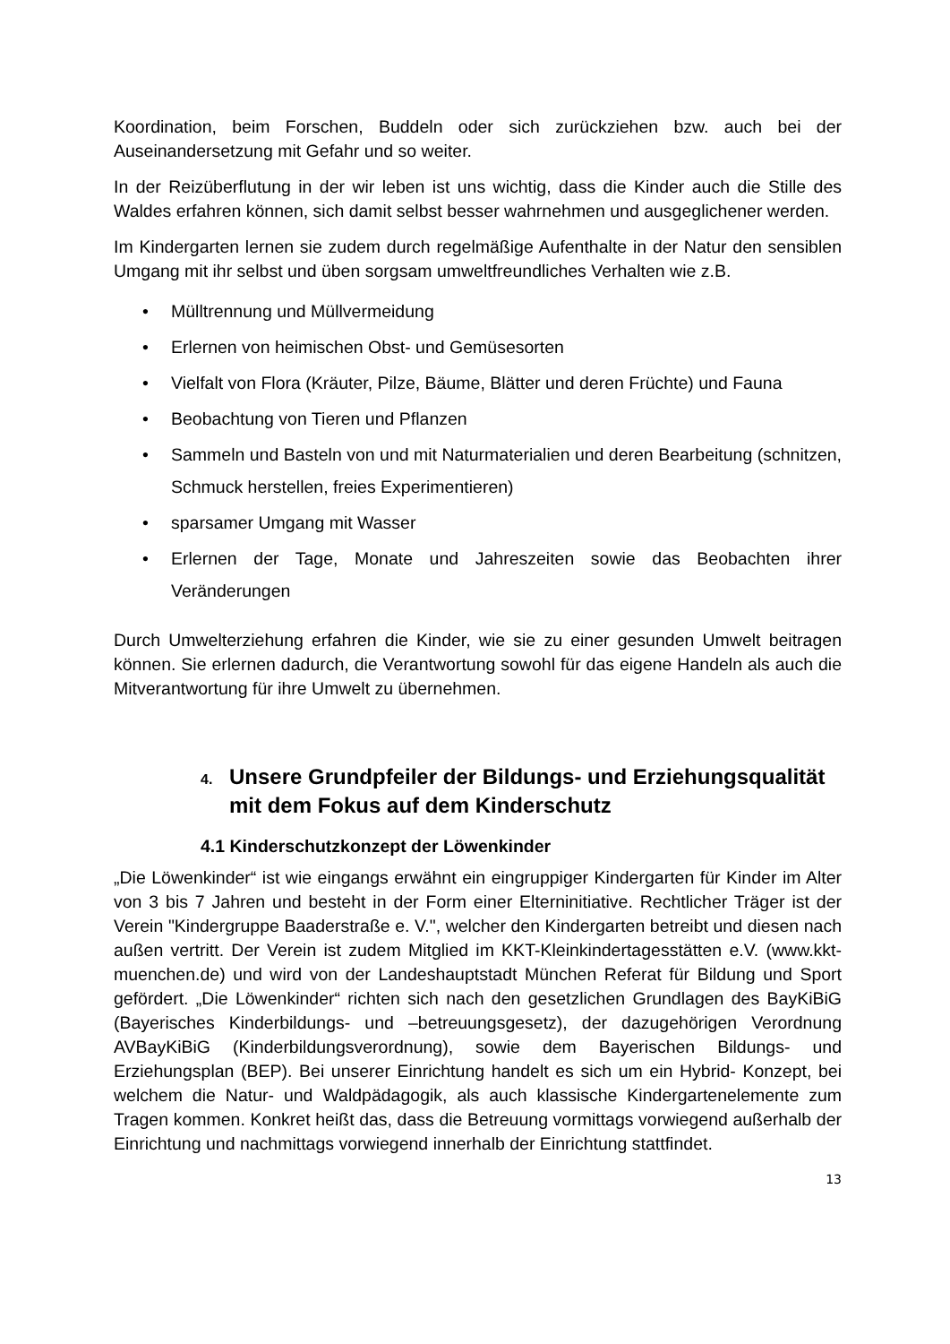Koordination, beim Forschen, Buddeln oder sich zurückziehen bzw. auch bei der Auseinandersetzung mit Gefahr und so weiter.
In der Reizüberflutung in der wir leben ist uns wichtig, dass die Kinder auch die Stille des Waldes erfahren können, sich damit selbst besser wahrnehmen und ausgeglichener werden.
Im Kindergarten lernen sie zudem durch regelmäßige Aufenthalte in der Natur den sensiblen Umgang mit ihr selbst und üben sorgsam umweltfreundliches Verhalten wie z.B.
• Mülltrennung und Müllvermeidung
• Erlernen von heimischen Obst- und Gemüsesorten
• Vielfalt von Flora (Kräuter, Pilze, Bäume, Blätter und deren Früchte) und Fauna
• Beobachtung von Tieren und Pflanzen
• Sammeln und Basteln von und mit Naturmaterialien und deren Bearbeitung (schnitzen, Schmuck herstellen, freies Experimentieren)
• sparsamer Umgang mit Wasser
• Erlernen der Tage, Monate und Jahreszeiten sowie das Beobachten ihrer Veränderungen
Durch Umwelterziehung erfahren die Kinder, wie sie zu einer gesunden Umwelt beitragen können. Sie erlernen dadurch, die Verantwortung sowohl für das eigene Handeln als auch die Mitverantwortung für ihre Umwelt zu übernehmen.
4. Unsere Grundpfeiler der Bildungs- und Erziehungsqualität mit dem Fokus auf dem Kinderschutz
4.1 Kinderschutzkonzept der Löwenkinder
„Die Löwenkinder“ ist wie eingangs erwähnt ein eingruppiger Kindergarten für Kinder im Alter von 3 bis 7 Jahren und besteht in der Form einer Elterninitiative. Rechtlicher Träger ist der Verein "Kindergruppe Baaderstraße e. V.", welcher den Kindergarten betreibt und diesen nach außen vertritt. Der Verein ist zudem Mitglied im KKT-Kleinkindertagesstätten e.V. (www.kkt-muenchen.de) und wird von der Landeshauptstadt München Referat für Bildung und Sport gefördert. „Die Löwenkinder“ richten sich nach den gesetzlichen Grundlagen des BayKiBiG (Bayerisches Kinderbildungs- und –betreuungsgesetz), der dazugehörigen Verordnung AVBayKiBiG (Kinderbildungsverordnung), sowie dem Bayerischen Bildungs- und Erziehungsplan (BEP). Bei unserer Einrichtung handelt es sich um ein Hybrid- Konzept, bei welchem die Natur- und Waldpädagogik, als auch klassische Kindergartenelemente zum Tragen kommen. Konkret heißt das, dass die Betreuung vormittags vorwiegend außerhalb der Einrichtung und nachmittags vorwiegend innerhalb der Einrichtung stattfindet.
13